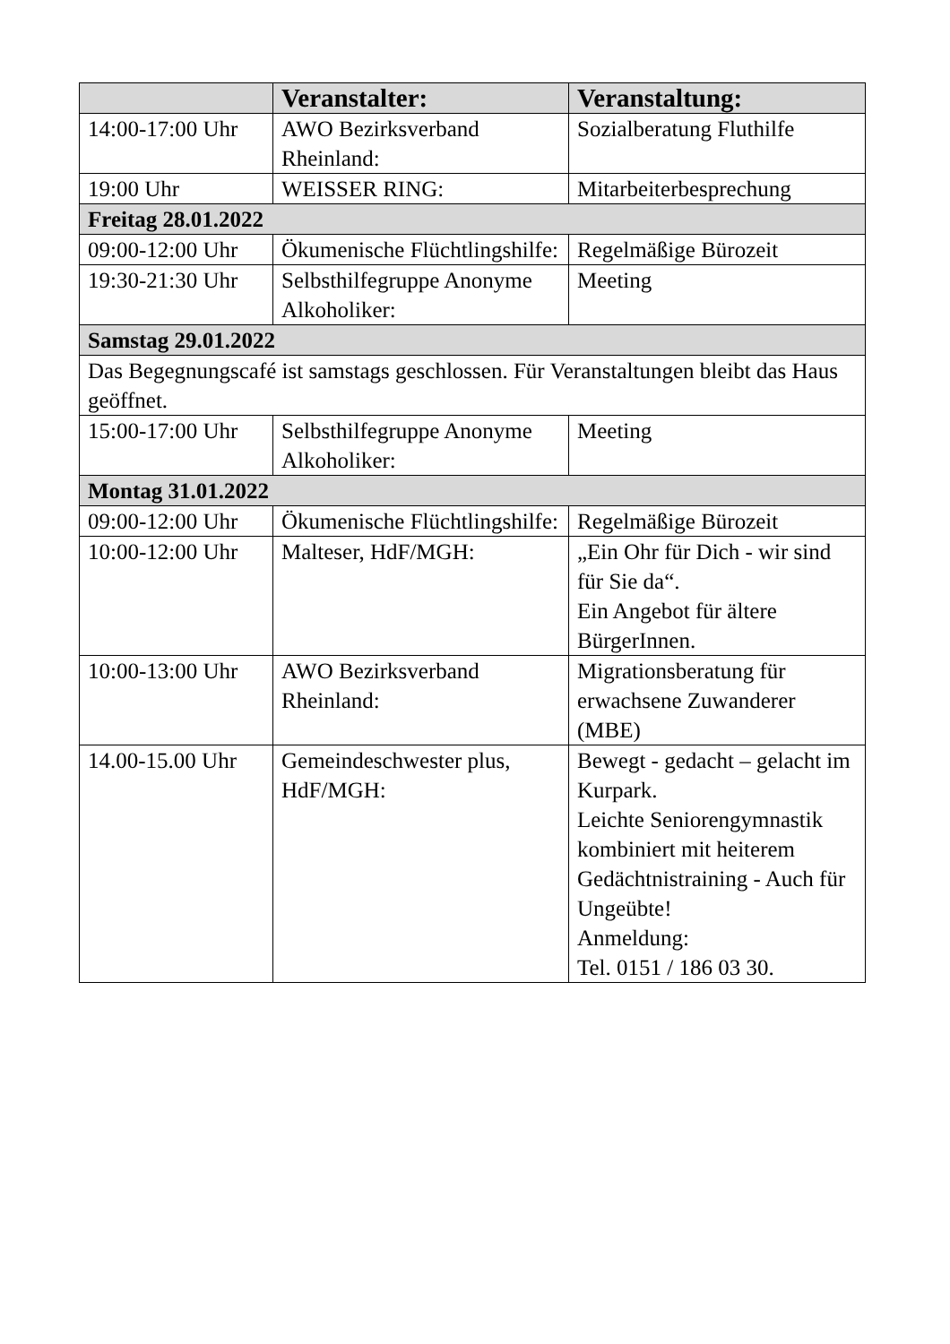| | Veranstalter: | Veranstaltung: |
| --- | --- | --- |
| 14:00-17:00 Uhr | AWO Bezirksverband Rheinland: | Sozialberatung Fluthilfe |
| 19:00 Uhr | WEISSER RING: | Mitarbeiterbesprechung |
| Freitag 28.01.2022 | | |
| 09:00-12:00 Uhr | Ökumenische Flüchtlingshilfe: | Regelmäßige Bürozeit |
| 19:30-21:30 Uhr | Selbsthilfegruppe Anonyme Alkoholiker: | Meeting |
| Samstag 29.01.2022 | | |
| Das Begegnungscafé ist samstags geschlossen. Für Veranstaltungen bleibt das Haus geöffnet. | | |
| 15:00-17:00 Uhr | Selbsthilfegruppe Anonyme Alkoholiker: | Meeting |
| Montag 31.01.2022 | | |
| 09:00-12:00 Uhr | Ökumenische Flüchtlingshilfe: | Regelmäßige Bürozeit |
| 10:00-12:00 Uhr | Malteser, HdF/MGH: | „Ein Ohr für Dich - wir sind für Sie da“. Ein Angebot für ältere BürgerInnen. |
| 10:00-13:00 Uhr | AWO Bezirksverband Rheinland: | Migrationsberatung für erwachsene Zuwanderer (MBE) |
| 14.00-15.00 Uhr | Gemeindeschwester plus, HdF/MGH: | Bewegt - gedacht – gelacht im Kurpark. Leichte Seniorengymnastik kombiniert mit heiterem Gedächtnistraining - Auch für Ungeübte! Anmeldung: Tel. 0151 / 186 03 30. |